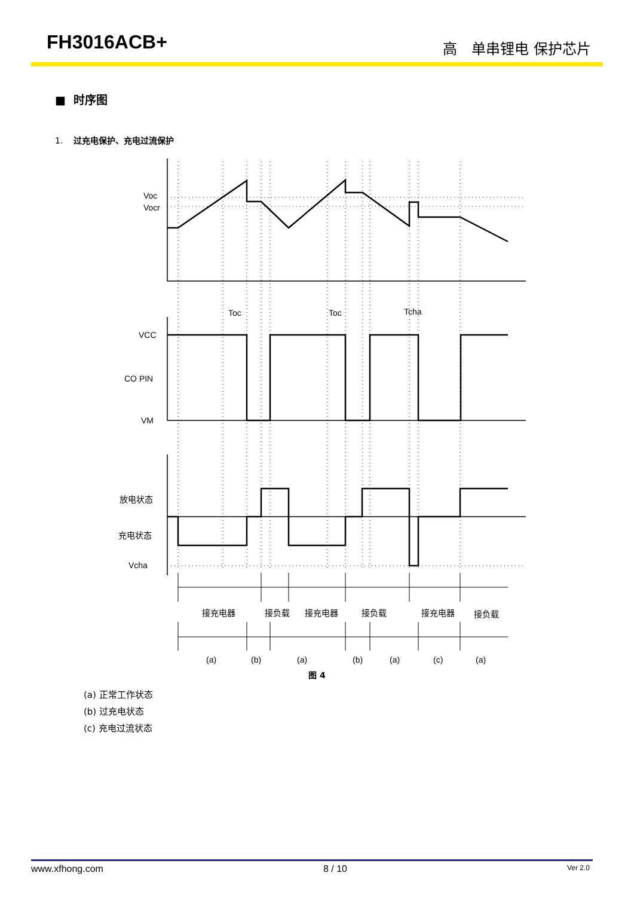FH3016ACB+ 高　单串锂电 保护芯片
■ 时序图
1. 过充电保护、充电过流保护
Voc
Vocr
Toc
Toc
Tcha
VCC
CO PIN
VM
放电状态
充电状态
Vcha
接充电器
接负载
接充电器
接负载
接充电器
接负载
(a)
(b)
(a)
(b)
(a)
(c)
(a)
图 4
(a) 正常工作状态
(b) 过充电状态
(c) 充电过流状态
www.xfhong.com 8 / 10 Ver 2.0